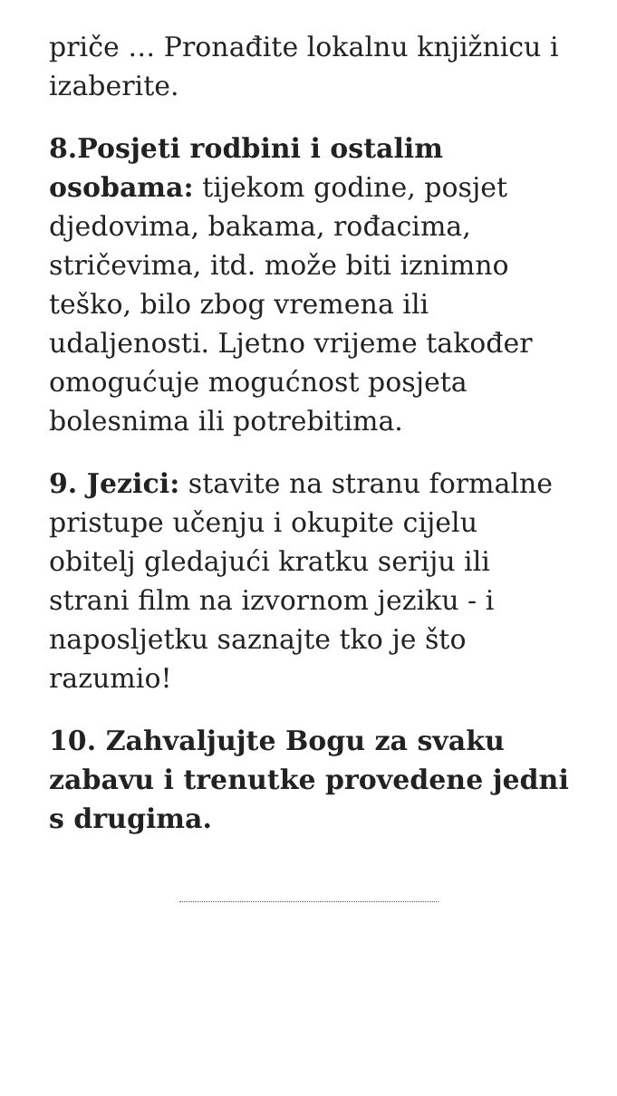priče … Pronađite lokalnu knjižnicu i izaberite.
8.Posjeti rodbini i ostalim osobama: tijekom godine, posjet djedovima, bakama, rođacima, stričevima, itd. može biti iznimno teško, bilo zbog vremena ili udaljenosti. Ljetno vrijeme također omogućuje mogućnost posjeta bolesnima ili potrebitima.
9. Jezici: stavite na stranu formalne pristupe učenju i okupite cijelu obitelj gledajući kratku seriju ili strani film na izvornom jeziku - i naposljetku saznajte tko je što razumio!
10. Zahvaljujte Bogu za svaku zabavu i trenutke provedene jedni s drugima.